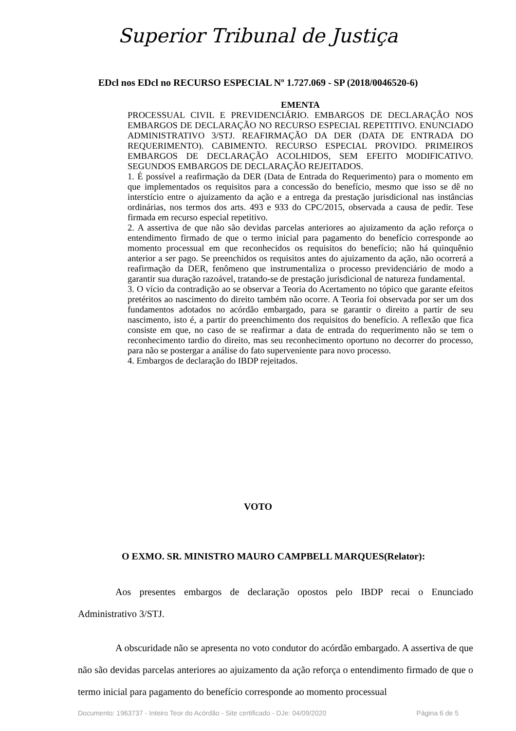Superior Tribunal de Justiça
EDcl nos EDcl no RECURSO ESPECIAL Nº 1.727.069 - SP (2018/0046520-6)
EMENTA
PROCESSUAL CIVIL E PREVIDENCIÁRIO. EMBARGOS DE DECLARAÇÃO NOS EMBARGOS DE DECLARAÇÃO NO RECURSO ESPECIAL REPETITIVO. ENUNCIADO ADMINISTRATIVO 3/STJ. REAFIRMAÇÃO DA DER (DATA DE ENTRADA DO REQUERIMENTO). CABIMENTO. RECURSO ESPECIAL PROVIDO. PRIMEIROS EMBARGOS DE DECLARAÇÃO ACOLHIDOS, SEM EFEITO MODIFICATIVO. SEGUNDOS EMBARGOS DE DECLARAÇÃO REJEITADOS.
1. É possível a reafirmação da DER (Data de Entrada do Requerimento) para o momento em que implementados os requisitos para a concessão do benefício, mesmo que isso se dê no interstício entre o ajuizamento da ação e a entrega da prestação jurisdicional nas instâncias ordinárias, nos termos dos arts. 493 e 933 do CPC/2015, observada a causa de pedir. Tese firmada em recurso especial repetitivo.
2. A assertiva de que não são devidas parcelas anteriores ao ajuizamento da ação reforça o entendimento firmado de que o termo inicial para pagamento do benefício corresponde ao momento processual em que reconhecidos os requisitos do benefício; não há quinquênio anterior a ser pago. Se preenchidos os requisitos antes do ajuizamento da ação, não ocorrerá a reafirmação da DER, fenômeno que instrumentaliza o processo previdenciário de modo a garantir sua duração razoável, tratando-se de prestação jurisdicional de natureza fundamental.
3. O vício da contradição ao se observar a Teoria do Acertamento no tópico que garante efeitos pretéritos ao nascimento do direito também não ocorre. A Teoria foi observada por ser um dos fundamentos adotados no acórdão embargado, para se garantir o direito a partir de seu nascimento, isto é, a partir do preenchimento dos requisitos do benefício. A reflexão que fica consiste em que, no caso de se reafirmar a data de entrada do requerimento não se tem o reconhecimento tardio do direito, mas seu reconhecimento oportuno no decorrer do processo, para não se postergar a análise do fato superveniente para novo processo.
4. Embargos de declaração do IBDP rejeitados.
VOTO
O EXMO. SR. MINISTRO MAURO CAMPBELL MARQUES(Relator):
Aos presentes embargos de declaração opostos pelo IBDP recai o Enunciado Administrativo 3/STJ.
A obscuridade não se apresenta no voto condutor do acórdão embargado. A assertiva de que não são devidas parcelas anteriores ao ajuizamento da ação reforça o entendimento firmado de que o termo inicial para pagamento do benefício corresponde ao momento processual
Documento: 1963737 - Inteiro Teor do Acórdão - Site certificado - DJe: 04/09/2020 Página 6 de 5